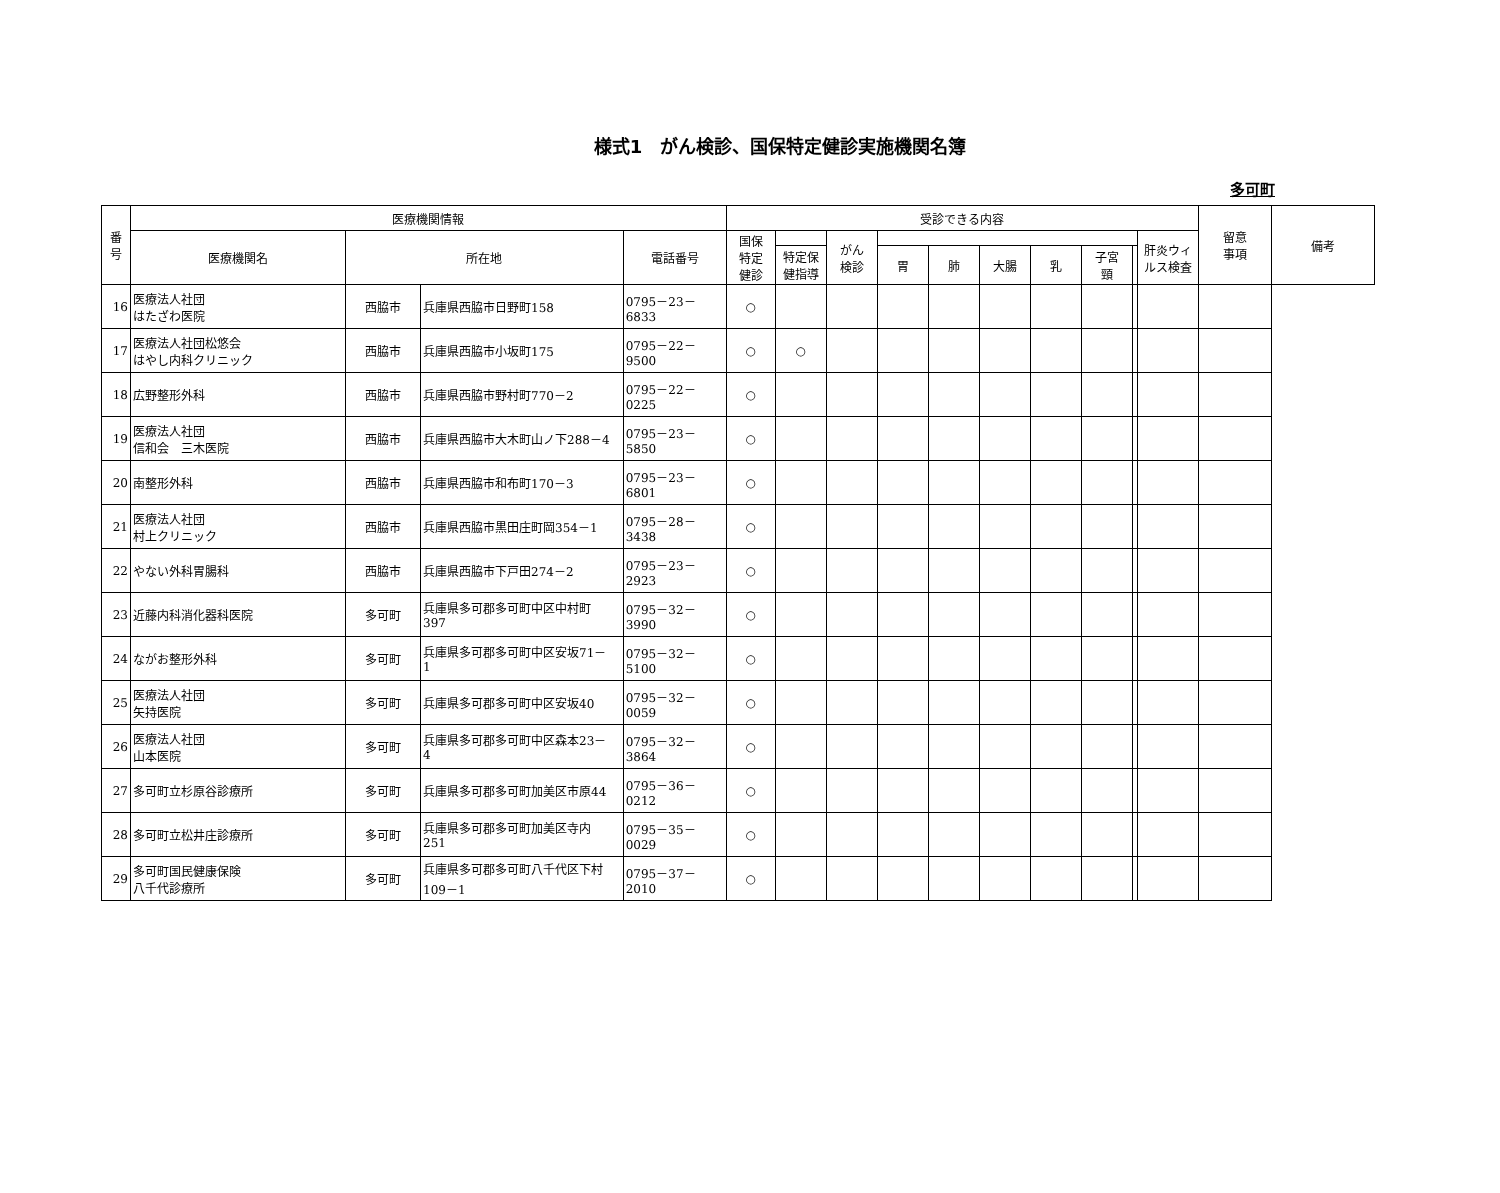様式1　がん検診、国保特定健診実施機関名簿
多可町
| 番 号 | 医療機関情報 | | | | 受診できる内容 | | | | | | | | | | 留意 事項 | 備考 |
| --- | --- | --- | --- | --- | --- | --- | --- | --- | --- | --- | --- | --- | --- | --- | --- | --- |
| | 医療機関名 | 所在地 | | 電話番号 | 国保 特定 健診 | | がん 検診 | | | | | | | 肝炎ウィ ルス検査 | | |
| | | | | | | 特定保 健指導 | | 胃 | 肺 | 大腸 | 乳 | 子宮 頸 | | | | |
| 16 | 医療法人社団 はたざわ医院 | 西脇市 | 兵庫県西脇市日野町158 | 0795－23－6833 | ○ | | | | | | | | | | | |
| 17 | 医療法人社団松悠会 はやし内科クリニック | 西脇市 | 兵庫県西脇市小坂町175 | 0795－22－9500 | ○ | ○ | | | | | | | | | | |
| 18 | 広野整形外科 | 西脇市 | 兵庫県西脇市野村町770－2 | 0795－22－0225 | ○ | | | | | | | | | | | |
| 19 | 医療法人社団 信和会 三木医院 | 西脇市 | 兵庫県西脇市大木町山ノ下288－4 | 0795－23－5850 | ○ | | | | | | | | | | | |
| 20 | 南整形外科 | 西脇市 | 兵庫県西脇市和布町170－3 | 0795－23－6801 | ○ | | | | | | | | | | | |
| 21 | 医療法人社団 村上クリニック | 西脇市 | 兵庫県西脇市黒田庄町岡354－1 | 0795－28－3438 | ○ | | | | | | | | | | | |
| 22 | やない外科胃腸科 | 西脇市 | 兵庫県西脇市下戸田274－2 | 0795－23－2923 | ○ | | | | | | | | | | | |
| 23 | 近藤内科消化器科医院 | 多可町 | 兵庫県多可郡多可町中区中村町 397 | 0795－32－3990 | ○ | | | | | | | | | | | |
| 24 | ながお整形外科 | 多可町 | 兵庫県多可郡多可町中区安坂71－ 1 | 0795－32－5100 | ○ | | | | | | | | | | | |
| 25 | 医療法人社団 矢持医院 | 多可町 | 兵庫県多可郡多可町中区安坂40 | 0795－32－0059 | ○ | | | | | | | | | | | |
| 26 | 医療法人社団 山本医院 | 多可町 | 兵庫県多可郡多可町中区森本23－ 4 | 0795－32－3864 | ○ | | | | | | | | | | | |
| 27 | 多可町立杉原谷診療所 | 多可町 | 兵庫県多可郡多可町加美区市原44 | 0795－36－0212 | ○ | | | | | | | | | | | |
| 28 | 多可町立松井庄診療所 | 多可町 | 兵庫県多可郡多可町加美区寺内 251 | 0795－35－0029 | ○ | | | | | | | | | | | |
| 29 | 多可町国民健康保険 八千代診療所 | 多可町 | 兵庫県多可郡多可町八千代区下村 109－1 | 0795－37－2010 | ○ | | | | | | | | | | | |